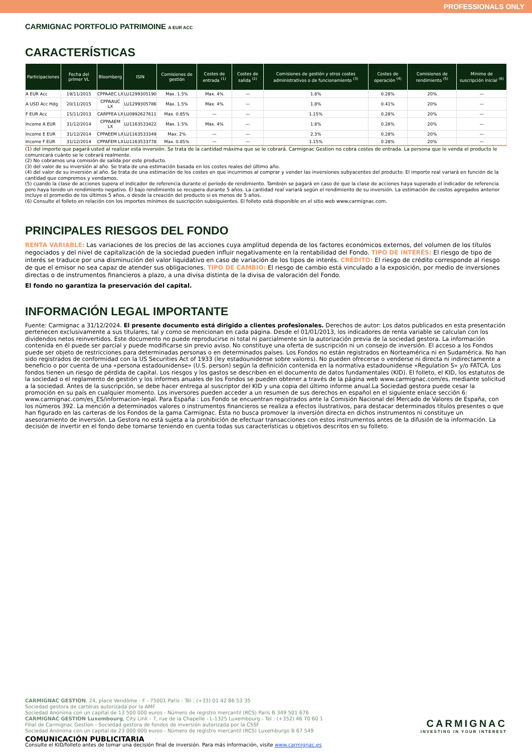PROFESSIONALS ONLY
CARMIGNAC PORTFOLIO PATRIMOINE A EUR ACC
CARACTERÍSTICAS
| Participaciones | Fecha del primer VL | Bloomberg | ISIN | Comisiones de gestión | Costes de entrada <sup>(1)</sup> | Costes de salida <sup>(2)</sup> | Comisiones de gestión y otros costes administrativos o de funcionamiento <sup>(3)</sup> | Costes de operación <sup>(4)</sup> | Comisiones de rendimiento <sup>(5)</sup> | Mínimo de suscripción inicial <sup>(6)</sup> |
| --- | --- | --- | --- | --- | --- | --- | --- | --- | --- | --- |
| A EUR Acc | 19/11/2015 | CPPAAEC LX | LU1299305190 | Max. 1.5% | Max. 4% | — | 1.8% | 0.28% | 20% | — |
| A USD Acc Hdg | 20/11/2015 | CPPAAUC LX | LU1299305786 | Max. 1.5% | Max. 4% | — | 1.8% | 0.41% | 20% | — |
| F EUR Acc | 15/11/2013 | CARPFEA LX | LU0992627611 | Max. 0.85% | — | — | 1.15% | 0.28% | 20% | — |
| Income A EUR | 31/12/2014 | CPPAAEM LX | LU1163533422 | Max. 1.5% | Max. 4% | — | 1.8% | 0.28% | 20% | — |
| Income E EUR | 31/12/2014 | CPPAEEM LX | LU1163533349 | Max. 2% | — | — | 2.3% | 0.28% | 20% | — |
| Income F EUR | 31/12/2014 | CPPAFEM LX | LU1163533778 | Max. 0.85% | — | — | 1.15% | 0.28% | 20% | — |
(1) del importe que pagará usted al realizar esta inversión. Se trata de la cantidad máxima que se le cobrará. Carmignac Gestion no cobra costes de entrada. La persona que le venda el producto le comunicará cuánto se le cobrará realmente.
(2) No cobramos una comisión de salida por este producto.
(3) del valor de su inversión al año. Se trata de una estimación basada en los costes reales del último año.
(4) del valor de su inversión al año. Se trata de una estimación de los costes en que incurrimos al comprar y vender las inversiones subyacentes del producto. El importe real variará en función de la cantidad que compremos y vendamos.
(5) cuando la clase de acciones supera el indicador de referencia durante el período de rendimiento. También se pagará en caso de que la clase de acciones haya superado el indicador de referencia pero haya tenido un rendimiento negativo. El bajo rendimiento se recupera durante 5 años. La cantidad real variará según el rendimiento de su inversión. La estimación de costos agregados anterior incluye el promedio de los últimos 5 años, o desde la creación del producto si es menos de 5 años.
(6) Consulte el folleto en relación con los importes mínimos de suscripción subsiguientes. El folleto está disponible en el sitio web www.carmignac.com.
PRINCIPALES RIESGOS DEL FONDO
RENTA VARIABLE: Las variaciones de los precios de las acciones cuya amplitud dependa de los factores económicos externos, del volumen de los títulos negociados y del nivel de capitalización de la sociedad pueden influir negativamente en la rentabilidad del Fondo. TIPO DE INTERÉS: El riesgo de tipo de interés se traduce por una disminución del valor liquidativo en caso de variación de los tipos de interés. CRÉDITO: El riesgo de crédito corresponde al riesgo de que el emisor no sea capaz de atender sus obligaciones. TIPO DE CAMBIO: El riesgo de cambio está vinculado a la exposición, por medio de inversiones directas o de instrumentos financieros a plazo, a una divisa distinta de la divisa de valoración del Fondo.
El fondo no garantiza la preservación del capital.
INFORMACIÓN LEGAL IMPORTANTE
Fuente: Carmignac a 31/12/2024. El presente documento está dirigido a clientes profesionales. Derechos de autor: Los datos publicados en esta presentación pertenecen exclusivamente a sus titulares, tal y como se mencionan en cada página. Desde el 01/01/2013, los indicadores de renta variable se calculan con los dividendos netos reinvertidos. Este documento no puede reproducirse ni total ni parcialmente sin la autorización previa de la sociedad gestora. La información contenida en él puede ser parcial y puede modificarse sin previo aviso. No constituye una oferta de suscripción ni un consejo de inversión. El acceso a los Fondos puede ser objeto de restricciones para determinadas personas o en determinados países. Los Fondos no están registrados en Norteamérica ni en Sudamérica. No han sido registrados de conformidad con la US Securities Act of 1933 (ley estadounidense sobre valores). No pueden ofrecerse o venderse ni directa ni indirectamente a beneficio o por cuenta de una «persona estadounidense» (U.S. person) según la definición contenida en la normativa estadounidense «Regulation S» y/o FATCA. Los fondos tienen un riesgo de pérdida de capital. Los riesgos y los gastos se describen en el documento de datos fundamentales (KID). El folleto, el KID, los estatutos de la sociedad o el reglamento de gestión y los informes anuales de los Fondos se pueden obtener a través de la página web www.carmignac.com/es, mediante solicitud a la sociedad. Antes de la suscripción, se debe hacer entrega al suscriptor del KID y una copia del último informe anual.La Sociedad gestora puede cesar la promoción en su país en cualquier momento. Los inversores pueden acceder a un resumen de sus derechos en español en el siguiente enlace sección 6: www.carmignac.com/es_ES/informacion-legal. Para España : Los Fondo se encuentran registrados ante la Comisión Nacional del Mercado de Valores de España, con los números 392. La mención a determinados valores o instrumentos financieros se realiza a efectos ilustrativos, para destacar determinados títulos presentes o que han figurado en las carteras de los Fondos de la gama Carmignac. Ésta no busca promover la inversión directa en dichos instrumentos ni constituye un asesoramiento de inversión. La Gestora no está sujeta a la prohibición de efectuar transacciones con estos instrumentos antes de la difusión de la información. La decisión de invertir en el fondo debe tomarse teniendo en cuenta todas sus características u objetivos descritos en su folleto.
CARMIGNAC GESTION, 24, place Vendôme - F - 75001 Paris - Tél : (+33) 01 42 86 53 35
Sociedad gestora de carteras autorizada por la AMF
Sociedad Anónima con un capital de 13 500 000 euros - Número de registro mercantil (RCS) París B 349 501 676
CARMIGNAC GESTION Luxembourg, City Link - 7, rue de la Chapelle - L-1325 Luxembourg - Tel : (+352) 46 70 60 1
Filial de Carmignac Gestion - Sociedad gestora de fondos de inversión autorizada por la CSSF
Sociedad Anónima con un capital de 23 000 000 euros - Número de registro mercantil (RCS) Luxemburgo B 67 549
COMUNICACIÓN PUBLICITARIA
Consulte el KID/folleto antes de tomar una decisión final de inversión. Para más información, visite www.carmignac.es
CARMIGNAC
INVESTING IN YOUR INTEREST